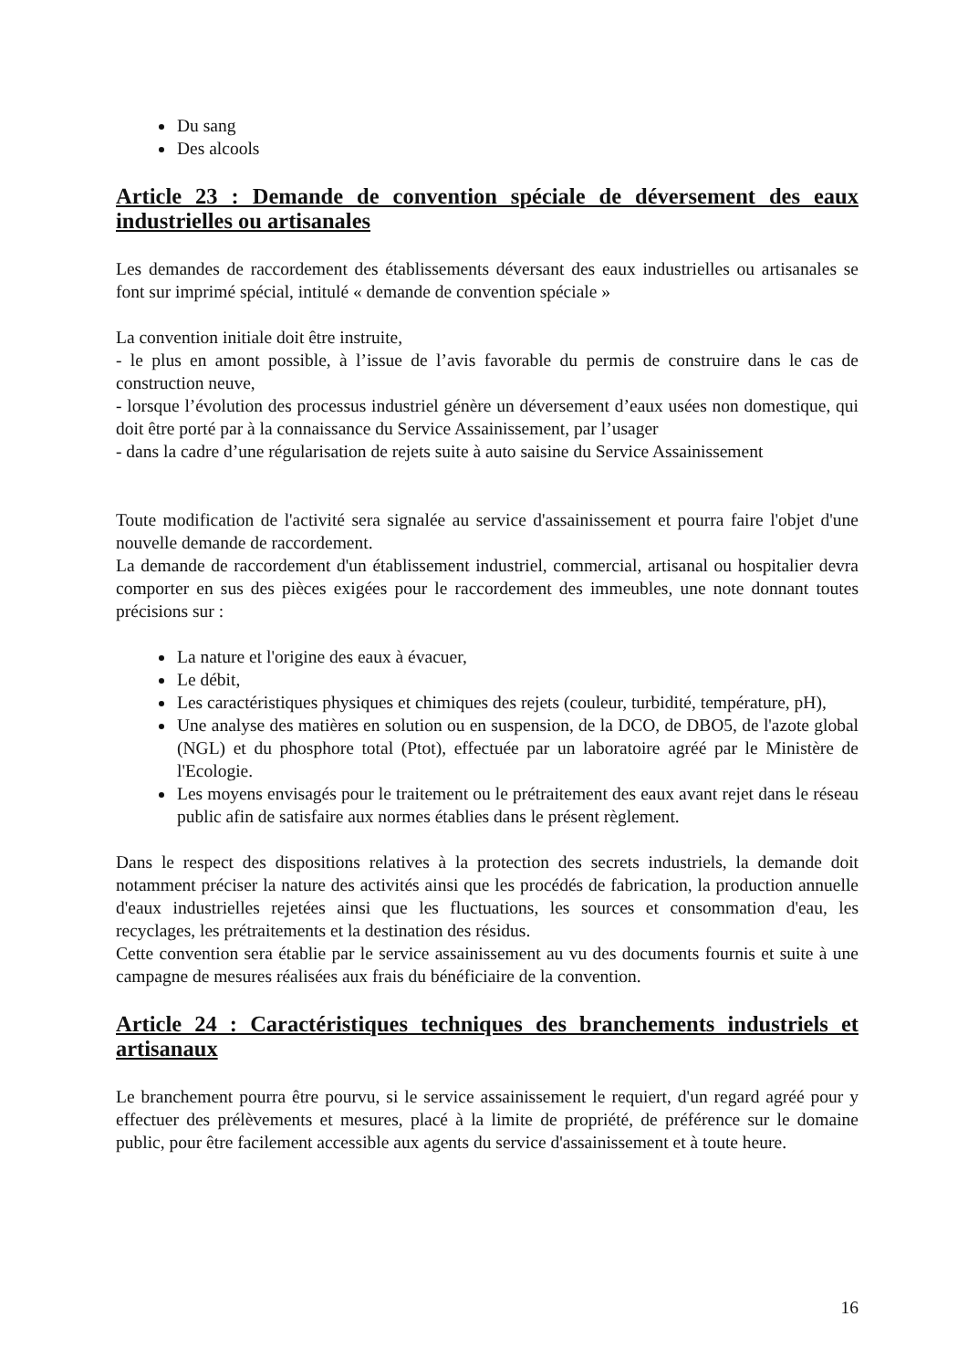Du sang
Des alcools
Article 23 : Demande de convention spéciale de déversement des eaux industrielles ou artisanales
Les demandes de raccordement des établissements déversant des eaux industrielles ou artisanales se font sur imprimé spécial, intitulé « demande de convention spéciale »
La convention initiale doit être instruite,
- le plus en amont possible, à l’issue de l’avis favorable du permis de construire dans le cas de construction neuve,
- lorsque l’évolution des processus industriel génère un déversement d’eaux usées non domestique, qui doit être porté par à la connaissance du Service Assainissement, par l’usager
- dans la cadre d’une régularisation de rejets suite à auto saisine du Service Assainissement
Toute modification de l'activité sera signalée au service d'assainissement et pourra faire l'objet d'une nouvelle demande de raccordement.
La demande de raccordement d'un établissement industriel, commercial, artisanal ou hospitalier devra comporter en sus des pièces exigées pour le raccordement des immeubles, une note donnant toutes précisions sur :
La nature et l'origine des eaux à évacuer,
Le débit,
Les caractéristiques physiques et chimiques des rejets (couleur, turbidité, température, pH),
Une analyse des matières en solution ou en suspension, de la DCO, de DBO5, de l'azote global (NGL) et du phosphore total (Ptot), effectuée par un laboratoire agréé par le Ministère de l'Ecologie.
Les moyens envisagés pour le traitement ou le prétraitement des eaux avant rejet dans le réseau public afin de satisfaire aux normes établies dans le présent règlement.
Dans le respect des dispositions relatives à la protection des secrets industriels, la demande doit notamment préciser la nature des activités ainsi que les procédés de fabrication, la production annuelle d'eaux industrielles rejetées ainsi que les fluctuations, les sources et consommation d'eau, les recyclages, les prétraitements et la destination des résidus.
Cette convention sera établie par le service assainissement au vu des documents fournis et suite à une campagne de mesures réalisées aux frais du bénéficiaire de la convention.
Article 24 : Caractéristiques techniques des branchements industriels et artisanaux
Le branchement pourra être pourvu, si le service assainissement le requiert, d'un regard agréé pour y effectuer des prélèvements et mesures, placé à la limite de propriété, de préférence sur le domaine public, pour être facilement accessible aux agents du service d'assainissement et à toute heure.
16